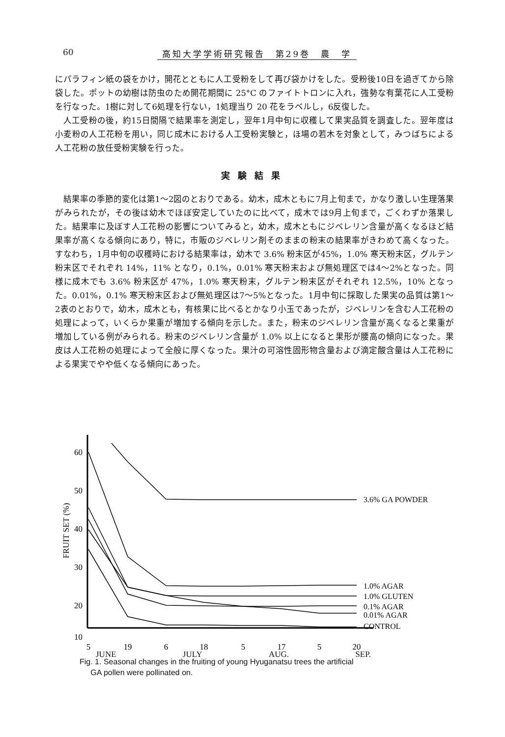60 高知大学学術研究報告　第29巻　農　学
にパラフィン紙の袋をかけ，開花とともに人工受粉をして再び袋かけをした。受粉後10日を過ぎてから除袋した。ポットの幼樹は防虫のため開花期間に 25°C のファイトトロンに入れ，強勢な有葉花に人工受粉を行なった。1樹に対して6処理を行ない，1処理当り 20 花をラベルし，6反復した。
人工受粉の後，約15日間隔で結果率を測定し，翌年1月中旬に収穫して果実品質を調査した。翌年度は小麦粉の人工花粉を用い，同じ成木における人工受粉実験と，ほ場の若木を対象として，みつばちによる人工花粉の放任受粉実験を行った。
実験結果
結果率の季節的変化は第1～2図のとおりである。幼木，成木ともに7月上旬まで，かなり激しい生理落果がみられたが，その後は幼木でほぼ安定していたのに比べて，成木では9月上旬まで，ごくわずか落果した。結果率に及ぼす人工花粉の影響についてみると，幼木，成木ともにジベレリン含量が高くなるほど結果率が高くなる傾向にあり，特に，市販のジベレリン剤そのままの粉末の結果率がきわめて高くなった。すなわち，1月中旬の収穫時における結果率は，幼木で 3.6% 粉末区が45%，1.0% 寒天粉末区，グルテン粉末区でそれぞれ 14%，11% となり，0.1%，0.01% 寒天粉末および無処理区では4～2%となった。同様に成木でも 3.6% 粉末区が 47%，1.0% 寒天粉末，グルテン粉末区がそれぞれ 12.5%，10% となった。0.01%，0.1% 寒天粉末区および無処理区は7～5%となった。1月中旬に採取した果実の品質は第1～2表のとおりで，幼木，成木とも，有核果に比べるとかなり小玉であったが，ジベレリンを含む人工花粉の処理によって，いくらか果重が増加する傾向を示した。また，粉末のジベレリン含量が高くなると果重が増加している例がみられる。粉末のジベレリン含量が 1.0% 以上になると果形が腰高の傾向になった。果皮は人工花粉の処理によって全般に厚くなった。果汁の可溶性固形物含量および滴定酸含量は人工花粉による果実でやや低くなる傾向にあった。
60
50
40
30
20
10
FRUIT SET (%)
5
19
6
18
5
17
5
20
3.6% GA POWDER
1.0% AGAR
1.0% GLUTEN
0.1% AGAR
0.01% AGAR
CONTROL
JUNE JULY AUG. SEP.
Fig. 1. Seasonal changes in the fruiting of young Hyuganatsu trees the artificial
GA pollen were pollinated on.